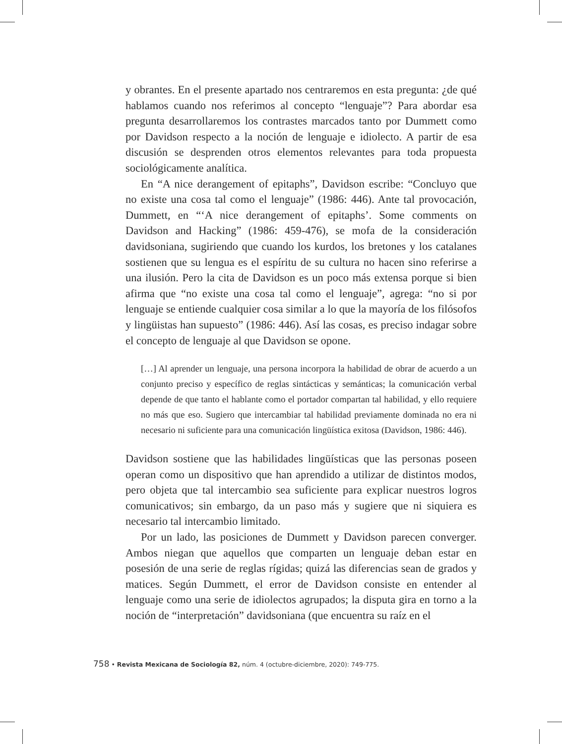y obrantes. En el presente apartado nos centraremos en esta pregunta: ¿de qué hablamos cuando nos referimos al concepto “lenguaje”? Para abordar esa pregunta desarrollaremos los contrastes marcados tanto por Dummett como por Davidson respecto a la noción de lenguaje e idiolecto. A partir de esa discusión se desprenden otros elementos relevantes para toda propuesta sociológicamente analítica.
En “A nice derangement of epitaphs”, Davidson escribe: “Concluyo que no existe una cosa tal como el lenguaje” (1986: 446). Ante tal provocación, Dummett, en “‘A nice derangement of epitaphs’. Some comments on Davidson and Hacking” (1986: 459-476), se mofa de la consideración davidsoniana, sugiriendo que cuando los kurdos, los bretones y los catalanes sostienen que su lengua es el espíritu de su cultura no hacen sino referirse a una ilusión. Pero la cita de Davidson es un poco más extensa porque si bien afirma que “no existe una cosa tal como el lenguaje”, agrega: “no si por lenguaje se entiende cualquier cosa similar a lo que la mayoría de los filósofos y lingüistas han supuesto” (1986: 446). Así las cosas, es preciso indagar sobre el concepto de lenguaje al que Davidson se opone.
[…] Al aprender un lenguaje, una persona incorpora la habilidad de obrar de acuerdo a un conjunto preciso y específico de reglas sintácticas y semánticas; la comunicación verbal depende de que tanto el hablante como el portador compartan tal habilidad, y ello requiere no más que eso. Sugiero que intercambiar tal habilidad previamente dominada no era ni necesario ni suficiente para una comunicación lingüística exitosa (Davidson, 1986: 446).
Davidson sostiene que las habilidades lingüísticas que las personas poseen operan como un dispositivo que han aprendido a utilizar de distintos modos, pero objeta que tal intercambio sea suficiente para explicar nuestros logros comunicativos; sin embargo, da un paso más y sugiere que ni siquiera es necesario tal intercambio limitado.
Por un lado, las posiciones de Dummett y Davidson parecen converger. Ambos niegan que aquellos que comparten un lenguaje deban estar en posesión de una serie de reglas rígidas; quizá las diferencias sean de grados y matices. Según Dummett, el error de Davidson consiste en entender al lenguaje como una serie de idiolectos agrupados; la disputa gira en torno a la noción de “interpretación” davidsoniana (que encuentra su raíz en el
758 • Revista Mexicana de Sociología 82, núm. 4 (octubre-diciembre, 2020): 749-775.